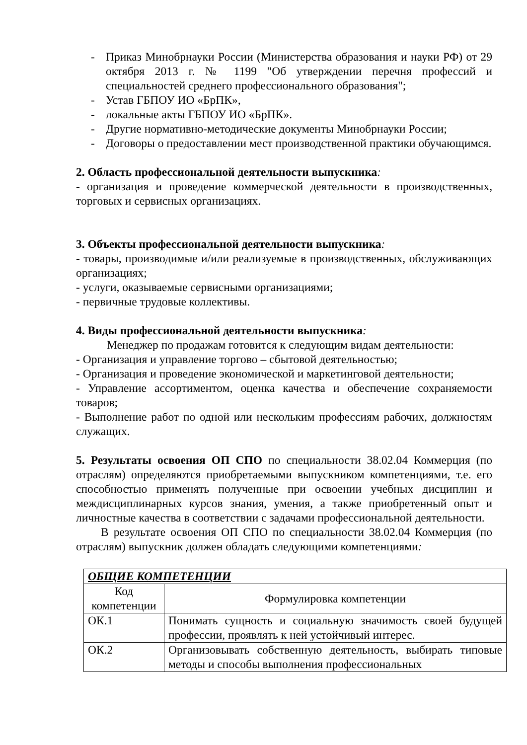- Приказ Минобрнауки России (Министерства образования и науки РФ) от 29 октября 2013 г. № 1199 "Об утверждении перечня профессий и специальностей среднего профессионального образования";
- Устав ГБПОУ ИО «БрПК»,
- локальные акты ГБПОУ ИО «БрПК».
- Другие нормативно-методические документы Минобрнауки России;
- Договоры о предоставлении мест производственной практики обучающимся.
2. Область профессиональной деятельности выпускника:
- организация и проведение коммерческой деятельности в производственных, торговых и сервисных организациях.
3. Объекты профессиональной деятельности выпускника:
- товары, производимые и/или реализуемые в производственных, обслуживающих организациях;
- услуги, оказываемые сервисными организациями;
- первичные трудовые коллективы.
4. Виды профессиональной деятельности выпускника:
Менеджер по продажам готовится к следующим видам деятельности:
- Организация и управление торгово – сбытовой деятельностью;
- Организация и проведение экономической и маркетинговой деятельности;
- Управление ассортиментом, оценка качества и обеспечение сохраняемости товаров;
- Выполнение работ по одной или нескольким профессиям рабочих, должностям служащих.
5. Результаты освоения ОП СПО по специальности 38.02.04 Коммерция (по отраслям) определяются приобретаемыми выпускником компетенциями, т.е. его способностью применять полученные при освоении учебных дисциплин и междисциплинарных курсов знания, умения, а также приобретенный опыт и личностные качества в соответствии с задачами профессиональной деятельности.
В результате освоения ОП СПО по специальности 38.02.04 Коммерция (по отраслям) выпускник должен обладать следующими компетенциями:
| ОБЩИЕ КОМПЕТЕНЦИИ | |
| --- | --- |
| Код компетенции | Формулировка компетенции |
| ОК.1 | Понимать сущность и социальную значимость своей будущей профессии, проявлять к ней устойчивый интерес. |
| ОК.2 | Организовывать собственную деятельность, выбирать типовые методы и способы выполнения профессиональных |